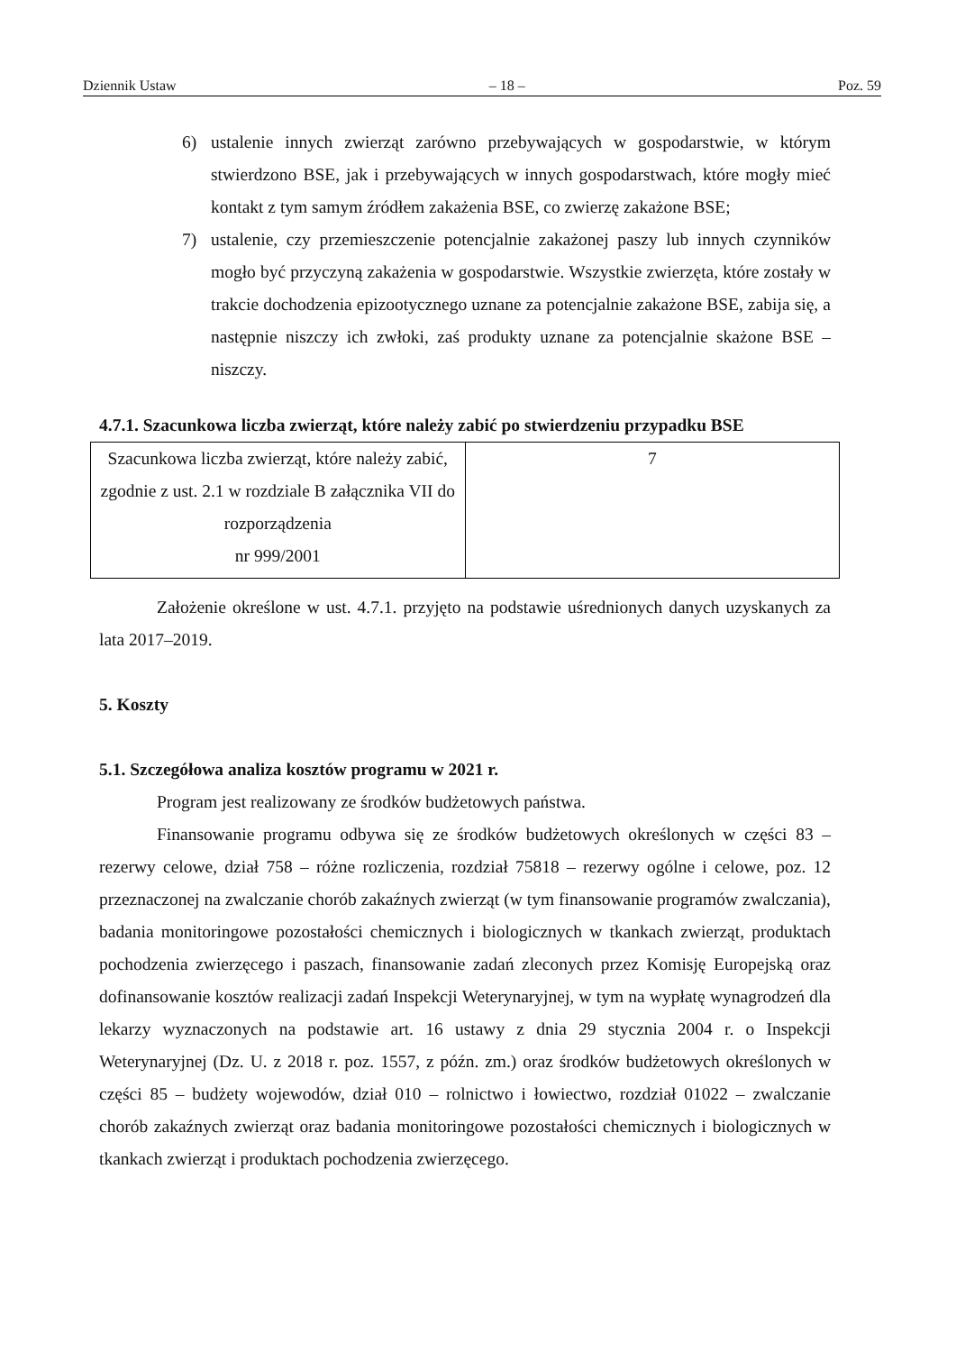Dziennik Ustaw – 18 – Poz. 59
6) ustalenie innych zwierząt zarówno przebywających w gospodarstwie, w którym stwierdzono BSE, jak i przebywających w innych gospodarstwach, które mogły mieć kontakt z tym samym źródłem zakażenia BSE, co zwierzę zakażone BSE;
7) ustalenie, czy przemieszczenie potencjalnie zakażonej paszy lub innych czynników mogło być przyczyną zakażenia w gospodarstwie. Wszystkie zwierzęta, które zostały w trakcie dochodzenia epizootycznego uznane za potencjalnie zakażone BSE, zabija się, a następnie niszczy ich zwłoki, zaś produkty uznane za potencjalnie skażone BSE – niszczy.
4.7.1. Szacunkowa liczba zwierząt, które należy zabić po stwierdzeniu przypadku BSE
| Szacunkowa liczba zwierząt, które należy zabić, zgodnie z ust. 2.1 w rozdziale B załącznika VII do rozporządzenia nr 999/2001 | 7 |
Założenie określone w ust. 4.7.1. przyjęto na podstawie uśrednionych danych uzyskanych za lata 2017–2019.
5. Koszty
5.1. Szczegółowa analiza kosztów programu w 2021 r.
Program jest realizowany ze środków budżetowych państwa.
Finansowanie programu odbywa się ze środków budżetowych określonych w części 83 – rezerwy celowe, dział 758 – różne rozliczenia, rozdział 75818 – rezerwy ogólne i celowe, poz. 12 przeznaczonej na zwalczanie chorób zakaźnych zwierząt (w tym finansowanie programów zwalczania), badania monitoringowe pozostałości chemicznych i biologicznych w tkankach zwierząt, produktach pochodzenia zwierzęcego i paszach, finansowanie zadań zleconych przez Komisję Europejską oraz dofinansowanie kosztów realizacji zadań Inspekcji Weterynaryjnej, w tym na wypłatę wynagrodzeń dla lekarzy wyznaczonych na podstawie art. 16 ustawy z dnia 29 stycznia 2004 r. o Inspekcji Weterynaryjnej (Dz. U. z 2018 r. poz. 1557, z późn. zm.) oraz środków budżetowych określonych w części 85 – budżety wojewodów, dział 010 – rolnictwo i łowiectwo, rozdział 01022 – zwalczanie chorób zakaźnych zwierząt oraz badania monitoringowe pozostałości chemicznych i biologicznych w tkankach zwierząt i produktach pochodzenia zwierzęcego.